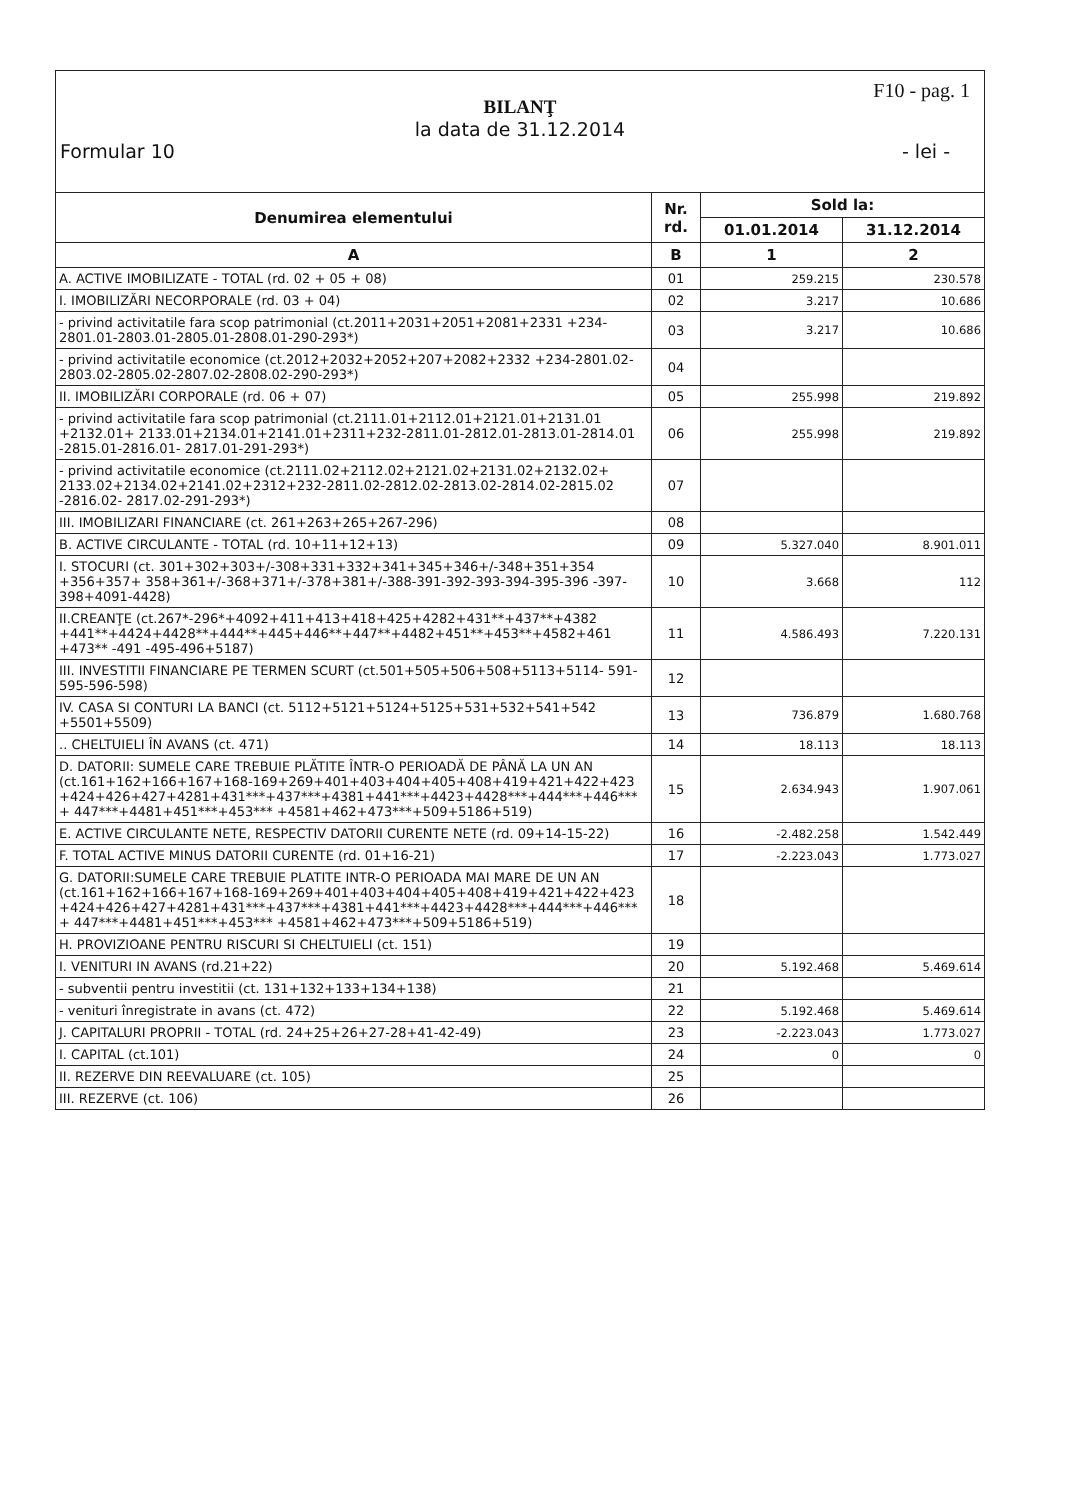F10 - pag. 1
BILANŢ
la data de 31.12.2014
Formular 10 - lei -
| Denumirea elementului | Nr. rd. | Sold la: | |
| --- | --- | --- | --- |
| | | 01.01.2014 | 31.12.2014 |
| A | B | 1 | 2 |
| A. ACTIVE IMOBILIZATE - TOTAL (rd. 02 + 05 + 08) | 01 | 259.215 | 230.578 |
| I. IMOBILIZĂRI NECORPORALE (rd. 03 + 04) | 02 | 3.217 | 10.686 |
| - privind activitatile fara scop patrimonial (ct.2011+2031+2051+2081+2331 +234-2801.01-2803.01-2805.01-2808.01-290-293*) | 03 | 3.217 | 10.686 |
| - privind activitatile economice (ct.2012+2032+2052+207+2082+2332 +234-2801.02-2803.02-2805.02-2807.02-2808.02-290-293*) | 04 | | |
| II. IMOBILIZĂRI CORPORALE (rd. 06 + 07) | 05 | 255.998 | 219.892 |
| - privind activitatile fara scop patrimonial (ct.2111.01+2112.01+2121.01+2131.01 +2132.01+ 2133.01+2134.01+2141.01+2311+232-2811.01-2812.01-2813.01-2814.01 -2815.01-2816.01- 2817.01-291-293*) | 06 | 255.998 | 219.892 |
| - privind activitatile economice (ct.2111.02+2112.02+2121.02+2131.02+2132.02+ 2133.02+2134.02+2141.02+2312+232-2811.02-2812.02-2813.02-2814.02-2815.02 -2816.02- 2817.02-291-293*) | 07 | | |
| III. IMOBILIZARI FINANCIARE (ct. 261+263+265+267-296) | 08 | | |
| B. ACTIVE CIRCULANTE - TOTAL (rd. 10+11+12+13) | 09 | 5.327.040 | 8.901.011 |
| I. STOCURI (ct. 301+302+303+/-308+331+332+341+345+346+/-348+351+354 +356+357+ 358+361+/-368+371+/-378+381+/-388-391-392-393-394-395-396 -397-398+4091-4428) | 10 | 3.668 | 112 |
| II.CREANŢE (ct.267*-296*+4092+411+413+418+425+4282+431**+437**+4382 +441**+4424+4428**+444**+445+446**+447**+4482+451**+453**+4582+461 +473** -491 -495-496+5187) | 11 | 4.586.493 | 7.220.131 |
| III. INVESTITII FINANCIARE PE TERMEN SCURT (ct.501+505+506+508+5113+5114- 591-595-596-598) | 12 | | |
| IV. CASA SI CONTURI LA BANCI (ct. 5112+5121+5124+5125+531+532+541+542 +5501+5509) | 13 | 736.879 | 1.680.768 |
| .. CHELTUIELI ÎN AVANS (ct. 471) | 14 | 18.113 | 18.113 |
| D. DATORII: SUMELE CARE TREBUIE PLĂTITE ÎNTR-O PERIOADĂ DE PÂNĂ LA UN AN (ct.161+162+166+167+168-169+269+401+403+404+405+408+419+421+422+423 +424+426+427+4281+431***+437***+4381+441***+4423+4428***+444***+446*** + 447***+4481+451***+453*** +4581+462+473***+509+5186+519) | 15 | 2.634.943 | 1.907.061 |
| E. ACTIVE CIRCULANTE NETE, RESPECTIV DATORII CURENTE NETE (rd. 09+14-15-22) | 16 | -2.482.258 | 1.542.449 |
| F. TOTAL ACTIVE MINUS DATORII CURENTE (rd. 01+16-21) | 17 | -2.223.043 | 1.773.027 |
| G. DATORII:SUMELE CARE TREBUIE PLATITE INTR-O PERIOADA MAI MARE DE UN AN (ct.161+162+166+167+168-169+269+401+403+404+405+408+419+421+422+423 +424+426+427+4281+431***+437***+4381+441***+4423+4428***+444***+446*** + 447***+4481+451***+453*** +4581+462+473***+509+5186+519) | 18 | | |
| H. PROVIZIOANE PENTRU RISCURI SI CHELTUIELI (ct. 151) | 19 | | |
| I. VENITURI IN AVANS (rd.21+22) | 20 | 5.192.468 | 5.469.614 |
| - subventii pentru investitii (ct. 131+132+133+134+138) | 21 | | |
| - venituri înregistrate in avans (ct. 472) | 22 | 5.192.468 | 5.469.614 |
| J. CAPITALURI PROPRII - TOTAL (rd. 24+25+26+27-28+41-42-49) | 23 | -2.223.043 | 1.773.027 |
| I. CAPITAL (ct.101) | 24 | 0 | 0 |
| II. REZERVE DIN REEVALUARE (ct. 105) | 25 | | |
| III. REZERVE (ct. 106) | 26 | | |